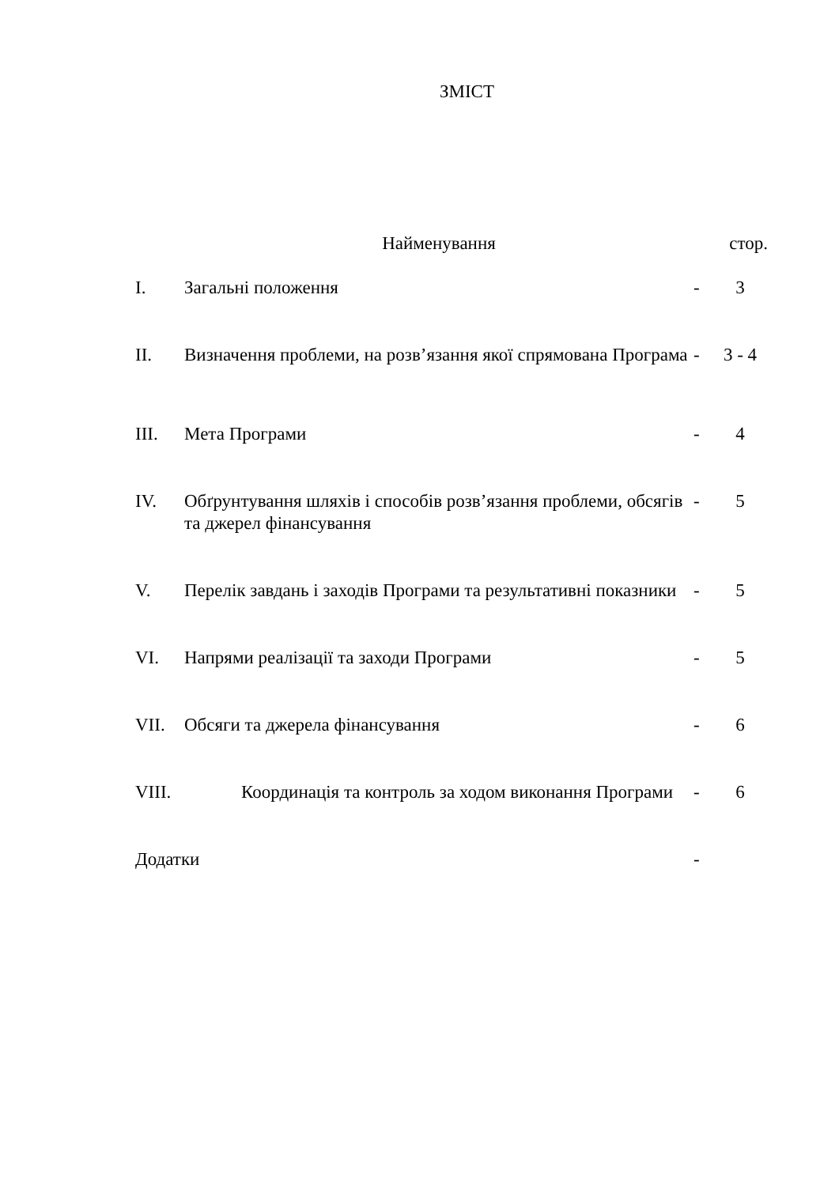ЗМІСТ
| | Найменування | | стор. |
| --- | --- | --- | --- |
| I. | Загальні положення | - | 3 |
| II. | Визначення проблеми, на розв’язання якої спрямована Програма | - | 3 - 4 |
| III. | Мета Програми | - | 4 |
| IV. | Обґрунтування шляхів і способів розв’язання проблеми, обсягів та джерел фінансування | - | 5 |
| V. | Перелік завдань і заходів Програми та результативні показники | - | 5 |
| VI. | Напрями реалізації та заходи Програми | - | 5 |
| VII. | Обсяги та джерела фінансування | - | 6 |
| VIII. | Координація та контроль за ходом виконання Програми | - | 6 |
| Додатки | | - | |